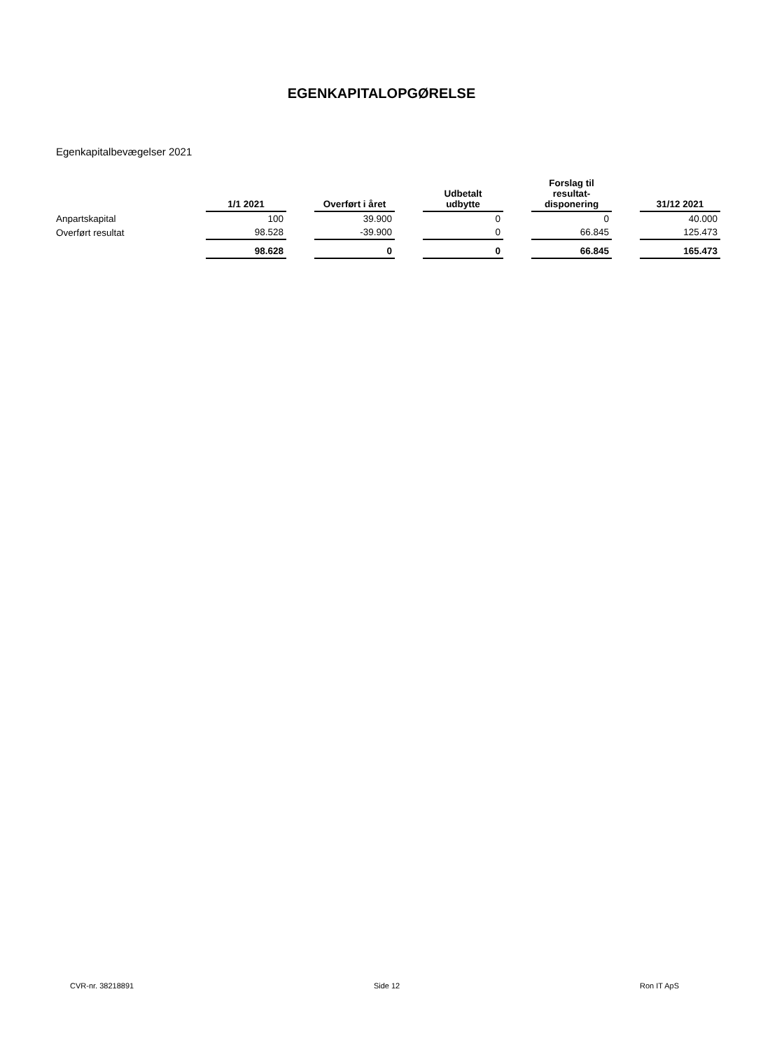EGENKAPITALOPGØRELSE
Egenkapitalbevægelser 2021
| | 1/1 2021 | | Overført i året | | Udbetalt udbytte | | Forslag til resultat- disponering | | 31/12 2021 |
| Anpartskapital | 100 | | 39.900 | | 0 | | 0 | | 40.000 |
| Overført resultat | 98.528 | | -39.900 | | 0 | | 66.845 | | 125.473 |
| | 98.628 | | 0 | | 0 | | 66.845 | | 165.473 |
CVR-nr. 38218891 Side 12 Ron IT ApS